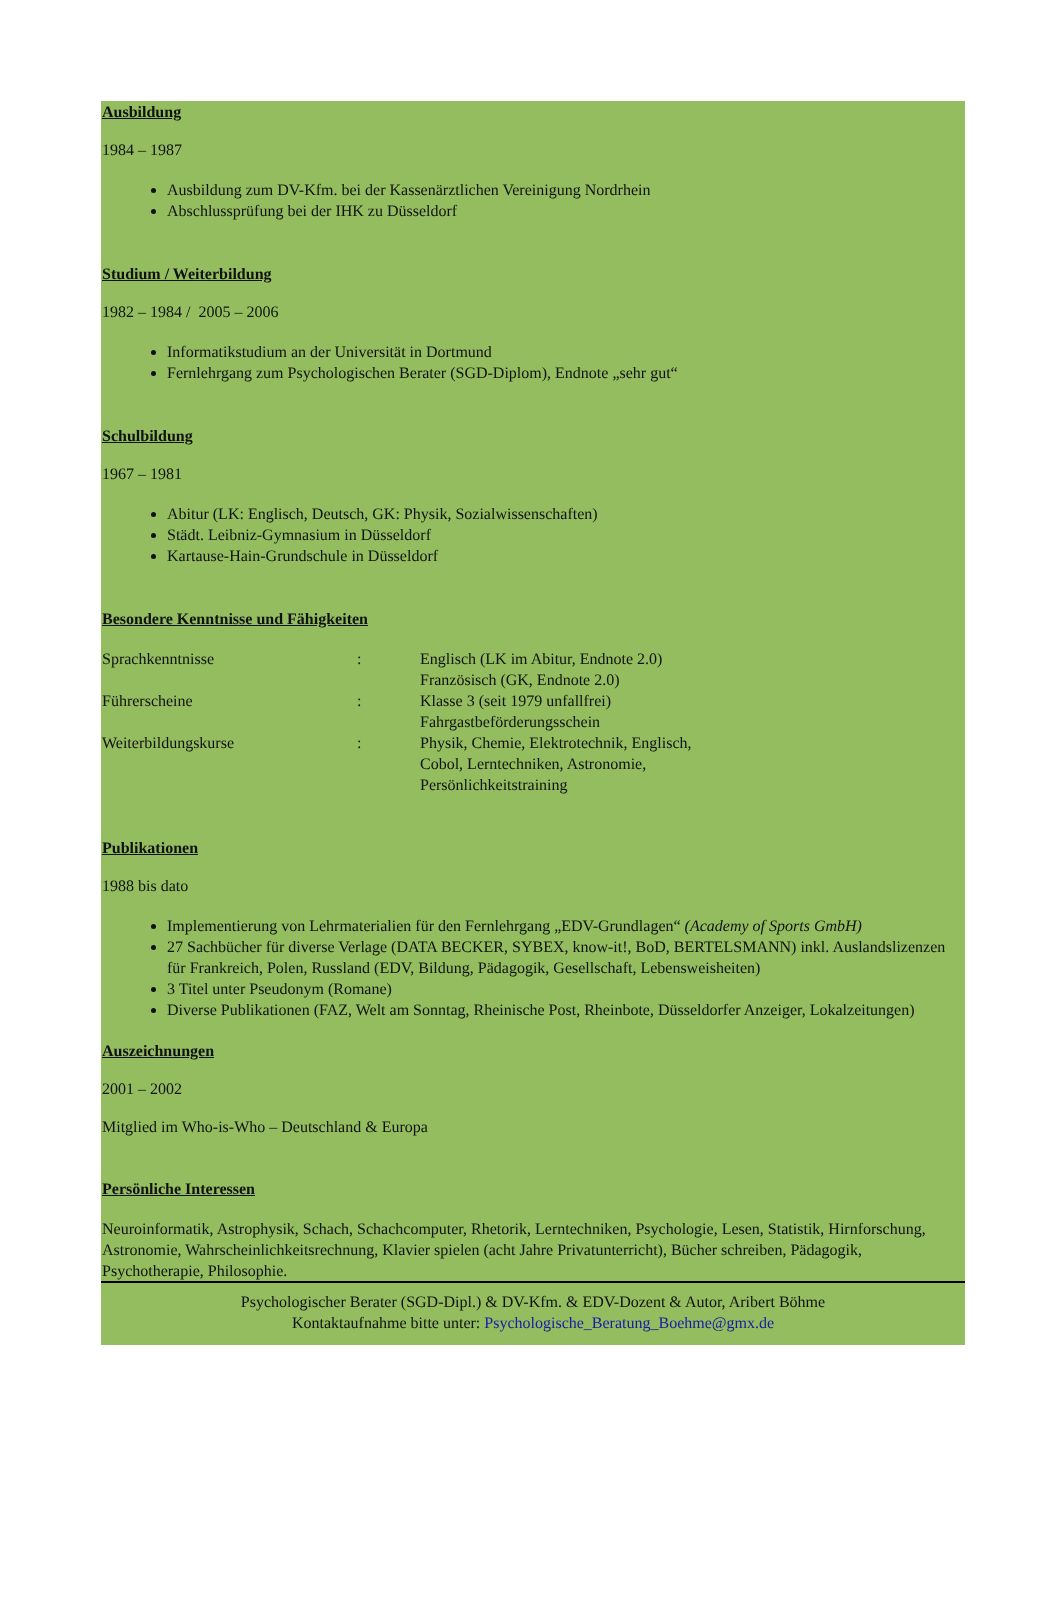Ausbildung
1984 – 1987
Ausbildung zum DV-Kfm. bei der Kassenärztlichen Vereinigung Nordrhein
Abschlussprüfung bei der IHK zu Düsseldorf
Studium / Weiterbildung
1982 – 1984 / 2005 – 2006
Informatikstudium an der Universität in Dortmund
Fernlehrgang zum Psychologischen Berater (SGD-Diplom), Endnote „sehr gut“
Schulbildung
1967 – 1981
Abitur (LK: Englisch, Deutsch, GK: Physik, Sozialwissenschaften)
Städt. Leibniz-Gymnasium in Düsseldorf
Kartause-Hain-Grundschule in Düsseldorf
Besondere Kenntnisse und Fähigkeiten
Sprachkenntnisse : Englisch (LK im Abitur, Endnote 2.0)
Französisch (GK, Endnote 2.0)
Führerscheine : Klasse 3 (seit 1979 unfallfrei)
Fahrgastbeförderungsschein
Weiterbildungskurse : Physik, Chemie, Elektrotechnik, Englisch,
Cobol, Lerntechniken, Astronomie,
Persönlichkeitstraining
Publikationen
1988 bis dato
Implementierung von Lehrmaterialien für den Fernlehrgang „EDV-Grundlagen“ (Academy of Sports GmbH)
27 Sachbücher für diverse Verlage (DATA BECKER, SYBEX, know-it!, BoD, BERTELSMANN) inkl. Auslandslizenzen für Frankreich, Polen, Russland (EDV, Bildung, Pädagogik, Gesellschaft, Lebensweisheiten)
3 Titel unter Pseudonym (Romane)
Diverse Publikationen (FAZ, Welt am Sonntag, Rheinische Post, Rheinbote, Düsseldorfer Anzeiger, Lokalzeitungen)
Auszeichnungen
2001 – 2002
Mitglied im Who-is-Who – Deutschland & Europa
Persönliche Interessen
Neuroinformatik, Astrophysik, Schach, Schachcomputer, Rhetorik, Lerntechniken, Psychologie, Lesen, Statistik, Hirnforschung, Astronomie, Wahrscheinlichkeitsrechnung, Klavier spielen (acht Jahre Privatunterricht), Bücher schreiben, Pädagogik, Psychotherapie, Philosophie.
Psychologischer Berater (SGD-Dipl.) & DV-Kfm. & EDV-Dozent & Autor, Aribert Böhme
Kontaktaufnahme bitte unter: Psychologische_Beratung_Boehme@gmx.de